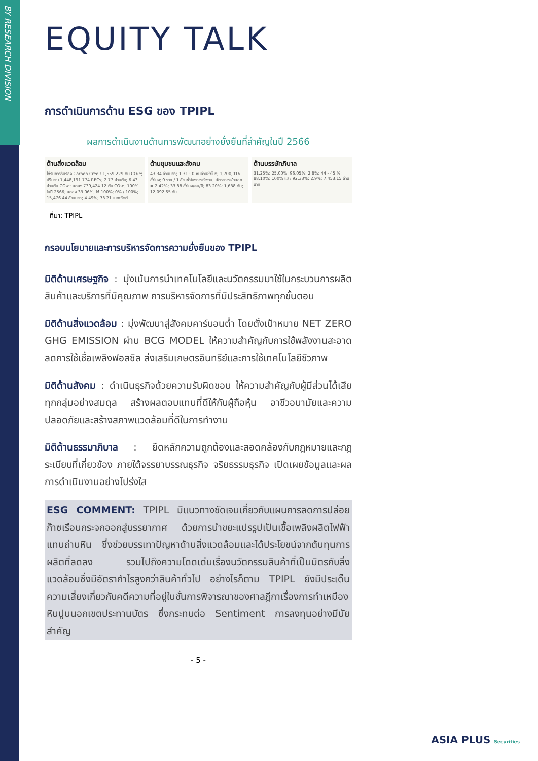BY RESEARCH DIVISION
EQUITY TALK
การดำเนินการด้าน ESG ของ TPIPL
ผลการดำเนินงานด้านการพัฒนาอย่างยั่งยืนที่สำคัญในปี 2566
ด้านสิ่งแวดล้อม
ได้รับการรับรอง Carbon Credit 1,559,229 ตัน CO₂e; ปริมาณ 1,448,191.774 RECs; 2.77 ล้านตัน; 6.43 ล้านตัน CO₂e; ลดลง 739,424.12 ตัน CO₂e; 100% ในปี 2566; ลดลง 33.06%; ได้ 100%; 0% / 100%; 15,476.44 ล้านบาท; 4.49%; 73.21 เมกะวัตต์
ด้านชุมชนและสังคม
43.34 ล้านบาท; 1.31 : 0 คนล้านชั่วโมง; 1,700,016 ชั่วโมง; 0 ราย / 1 ล้านชั่วโมงการทำงาน; อัตราการเข้าออก = 2.42%; 33.88 ชั่วโมง/คน/ปี; 83.20%; 1,638 ตัน; 12,092.65 ตัน
ด้านบรรษัทภิบาล
31.25%; 25.00%; 96.05%; 2.8%; 44 - 45 %; 88.10%; 100% และ 92.33%; 2.9%; 7,453.15 ล้านบาท
ที่มา: TPIPL
กรอบนโยบายและการบริหารจัดการความยั่งยืนของ TPIPL
มิติด้านเศรษฐกิจ : มุ่งเน้นการนำเทคโนโลยีและนวัตกรรมมาใช้ในกระบวนการผลิตสินค้าและบริการที่มีคุณภาพ การบริหารจัดการที่มีประสิทธิภาพทุกขั้นตอน
มิติด้านสิ่งแวดล้อม : มุ่งพัฒนาสู่สังคมคาร์บอนต่ำ โดยตั้งเป้าหมาย NET ZERO GHG EMISSION ผ่าน BCG MODEL ให้ความสำคัญกับการใช้พลังงานสะอาด ลดการใช้เชื้อเพลิงฟอสซิล ส่งเสริมเกษตรอินทรีย์และการใช้เทคโนโลยีชีวภาพ
มิติด้านสังคม : ดำเนินธุรกิจด้วยความรับผิดชอบ ให้ความสำคัญกับผู้มีส่วนได้เสียทุกกลุ่มอย่างสมดุล สร้างผลตอบแทนที่ดีให้กับผู้ถือหุ้น อาชีวอนามัยและความปลอดภัยและสร้างสภาพแวดล้อมที่ดีในการทำงาน
มิติด้านธรรมาภิบาล : ยึดหลักความถูกต้องและสอดคล้องกับกฎหมายและกฎระเบียบที่เกี่ยวข้อง ภายใต้จรรยาบรรณธุรกิจ จริยธรรมธุรกิจ เปิดเผยข้อมูลและผลการดำเนินงานอย่างโปร่งใส
ESG COMMENT: TPIPL มีแนวทางชัดเจนเกี่ยวกับแผนการลดการปล่อยก๊าซเรือนกระจกออกสู่บรรยากาศ ด้วยการนำขยะแปรรูปเป็นเชื้อเพลิงผลิตไฟฟ้าแทนถ่านหิน ซึ่งช่วยบรรเทาปัญหาด้านสิ่งแวดล้อมและได้ประโยชน์จากต้นทุนการผลิตที่ลดลง รวมไปถึงความโดดเด่นเรื่องนวัตกรรมสินค้าที่เป็นมิตรกับสิ่งแวดล้อมซึ่งมีอัตรากำไรสูงกว่าสินค้าทั่วไป อย่างไรก็ตาม TPIPL ยังมีประเด็นความเสี่ยงเกี่ยวกับคดีความที่อยู่ในชั้นการพิจารณาของศาลฎีกาเรื่องการทำเหมืองหินปูนนอกเขตประทานบัตร ซึ่งกระทบต่อ Sentiment การลงทุนอย่างมีนัยสำคัญ
- 5 -
ASIA PLUS Securities